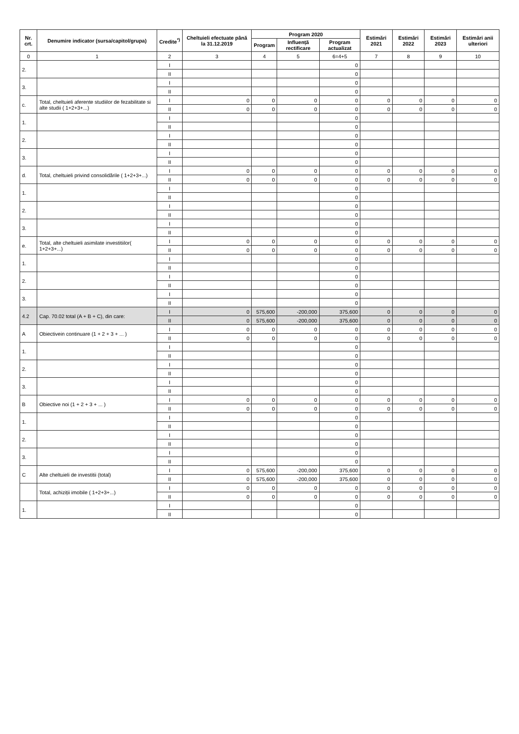| Nr. crt. | Denumire indicator (sursa/capitol/grupa) | Credite<sup>*)</sup> | Cheltuieli efectuate până la 31.12.2019 | Program 2020 | | | Estimări 2021 | Estimări 2022 | Estimări 2023 | Estimări anii ulteriori |
| --- | --- | --- | --- | --- | --- | --- | --- | --- | --- | --- |
| | | | | Program | Influență rectificare | Program actualizat | | | | |
| 0 | 1 | 2 | 3 | 4 | 5 | 6=4+5 | 7 | 8 | 9 | 10 |
| 2. | | I | | | | 0 | | | | |
| | | II | | | | 0 | | | | |
| 3. | | I | | | | 0 | | | | |
| | | II | | | | 0 | | | | |
| c. | Total, cheltuieli aferente studiilor de fezabilitate si alte studii ( 1+2+3+...) | I | 0 | 0 | 0 | 0 | 0 | 0 | 0 | 0 |
| | | II | 0 | 0 | 0 | 0 | 0 | 0 | 0 | 0 |
| 1. | | I | | | | 0 | | | | |
| | | II | | | | 0 | | | | |
| 2. | | I | | | | 0 | | | | |
| | | II | | | | 0 | | | | |
| 3. | | I | | | | 0 | | | | |
| | | II | | | | 0 | | | | |
| d. | Total, cheltuieli privind consolidările ( 1+2+3+...) | I | 0 | 0 | 0 | 0 | 0 | 0 | 0 | 0 |
| | | II | 0 | 0 | 0 | 0 | 0 | 0 | 0 | 0 |
| 1. | | I | | | | 0 | | | | |
| | | II | | | | 0 | | | | |
| 2. | | I | | | | 0 | | | | |
| | | II | | | | 0 | | | | |
| 3. | | I | | | | 0 | | | | |
| | | II | | | | 0 | | | | |
| e. | Total, alte cheltuieli asimilate investitiilor( 1+2+3+...) | I | 0 | 0 | 0 | 0 | 0 | 0 | 0 | 0 |
| | | II | 0 | 0 | 0 | 0 | 0 | 0 | 0 | 0 |
| 1. | | I | | | | 0 | | | | |
| | | II | | | | 0 | | | | |
| 2. | | I | | | | 0 | | | | |
| | | II | | | | 0 | | | | |
| 3. | | I | | | | 0 | | | | |
| | | II | | | | 0 | | | | |
| 4.2 | Cap. 70.02 total (A + B + C), din care: | I | 0 | 575,600 | -200,000 | 375,600 | 0 | 0 | 0 | 0 |
| | | II | 0 | 575,600 | -200,000 | 375,600 | 0 | 0 | 0 | 0 |
| A | Obiectivein continuare (1 + 2 + 3 + ... ) | I | 0 | 0 | 0 | 0 | 0 | 0 | 0 | 0 |
| | | II | 0 | 0 | 0 | 0 | 0 | 0 | 0 | 0 |
| 1. | | I | | | | 0 | | | | |
| | | II | | | | 0 | | | | |
| 2. | | I | | | | 0 | | | | |
| | | II | | | | 0 | | | | |
| 3. | | I | | | | 0 | | | | |
| | | II | | | | 0 | | | | |
| B | Obiective noi (1 + 2 + 3 + ... ) | I | 0 | 0 | 0 | 0 | 0 | 0 | 0 | 0 |
| | | II | 0 | 0 | 0 | 0 | 0 | 0 | 0 | 0 |
| 1. | | I | | | | 0 | | | | |
| | | II | | | | 0 | | | | |
| 2. | | I | | | | 0 | | | | |
| | | II | | | | 0 | | | | |
| 3. | | I | | | | 0 | | | | |
| | | II | | | | 0 | | | | |
| C | Alte cheltuieli de investitii (total) | I | 0 | 575,600 | -200,000 | 375,600 | 0 | 0 | 0 | 0 |
| | | II | 0 | 575,600 | -200,000 | 375,600 | 0 | 0 | 0 | 0 |
| | Total, achiziții imobile ( 1+2+3+...) | I | 0 | 0 | 0 | 0 | 0 | 0 | 0 | 0 |
| | | II | 0 | 0 | 0 | 0 | 0 | 0 | 0 | 0 |
| 1. | | I | | | | 0 | | | | |
| | | II | | | | 0 | | | | |